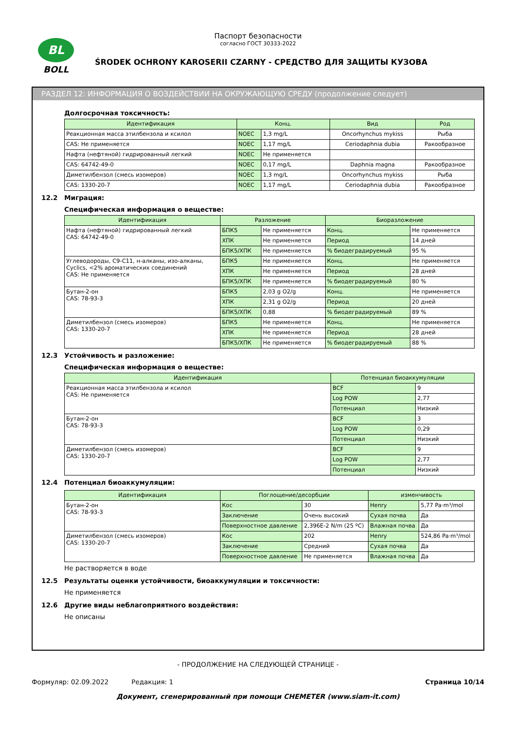BL
BOLL
Паспорт безопасности
согласно ГОСТ 30333-2022
ŚRODEK OCHRONY KAROSERII CZARNY - СРЕДСТВО ДЛЯ ЗАЩИТЫ КУЗОВА
РАЗДЕЛ 12: ИНФОРМАЦИЯ О ВОЗДЕЙСТВИИ НА ОКРУЖАЮЩУЮ СРЕДУ (продолжение следует)
Долгосрочная токсичность:
| Идентификация | Конц. | | Вид | Род |
| --- | --- | --- | --- | --- |
| Реакционная масса этилбензола и ксилол | NOEC | 1,3 mg/L | Oncorhynchus mykiss | Рыба |
| CAS: Не применяется | NOEC | 1,17 mg/L | Ceriodaphnia dubia | Ракообразное |
| Нафта (нефтяной) гидрированный легкий | NOEC | Не применяется | | |
| CAS: 64742-49-0 | NOEC | 0,17 mg/L | Daphnia magna | Ракообразное |
| Диметилбензол (смесь изомеров) | NOEC | 1,3 mg/L | Oncorhynchus mykiss | Рыба |
| CAS: 1330-20-7 | NOEC | 1,17 mg/L | Ceriodaphnia dubia | Ракообразное |
12.2 Миграция:
Специфическая информация о веществе:
| Идентификация | Разложение | | Биоразложение | |
| --- | --- | --- | --- | --- |
| Нафта (нефтяной) гидрированный легкий CAS: 64742-49-0 | БПК5 | Не применяется | Конц. | Не применяется |
| | ХПК | Не применяется | Период | 14 дней |
| | БПК5/ХПК | Не применяется | % биодеградируемый | 95 % |
| Углеводороды, C9-C11, н-алканы, изо-алканы, Cyclics, <2% ароматических соединений CAS: Не применяется | БПК5 | Не применяется | Конц. | Не применяется |
| | ХПК | Не применяется | Период | 28 дней |
| | БПК5/ХПК | Не применяется | % биодеградируемый | 80 % |
| Бутан-2-он CAS: 78-93-3 | БПК5 | 2,03 g O2/g | Конц. | Не применяется |
| | ХПК | 2,31 g O2/g | Период | 20 дней |
| | БПК5/ХПК | 0,88 | % биодеградируемый | 89 % |
| Диметилбензол (смесь изомеров) CAS: 1330-20-7 | БПК5 | Не применяется | Конц. | Не применяется |
| | ХПК | Не применяется | Период | 28 дней |
| | БПК5/ХПК | Не применяется | % биодеградируемый | 88 % |
12.3 Устойчивость и разложение:
Специфическая информация о веществе:
| Идентификация | Потенциал биоаккумуляции | |
| --- | --- | --- |
| Реакционная масса этилбензола и ксилол CAS: Не применяется | BCF | 9 |
| | Log POW | 2,77 |
| | Потенциал | Низкий |
| Бутан-2-он CAS: 78-93-3 | BCF | 3 |
| | Log POW | 0,29 |
| | Потенциал | Низкий |
| Диметилбензол (смесь изомеров) CAS: 1330-20-7 | BCF | 9 |
| | Log POW | 2,77 |
| | Потенциал | Низкий |
12.4 Потенциал биоаккумуляции:
| Идентификация | Поглощение/десорбции | | изменчивость | |
| --- | --- | --- | --- | --- |
| Бутан-2-он CAS: 78-93-3 | Кос | 30 | Henry | 5,77 Pa·m³/mol |
| | Заключение | Очень высокий | Сухая почва | Да |
| | Поверхностное давление | 2,396E-2 N/m (25 ºC) | Влажная почва | Да |
| Диметилбензол (смесь изомеров) CAS: 1330-20-7 | Кос | 202 | Henry | 524,86 Pa·m³/mol |
| | Заключение | Средний | Сухая почва | Да |
| | Поверхностное давление | Не применяется | Влажная почва | Да |
Не растворяется в воде
12.5 Результаты оценки устойчивости, биоаккумуляции и токсичности:
Не применяется
12.6 Другие виды неблагоприятного воздействия:
Не описаны
- ПРОДОЛЖЕНИЕ НА СЛЕДУЮЩЕЙ СТРАНИЦЕ -
Формуляр: 02.09.2022 Редакция: 1 Страница 10/14
Документ, сгенерированный при помощи CHEMETER (www.siam-it.com)